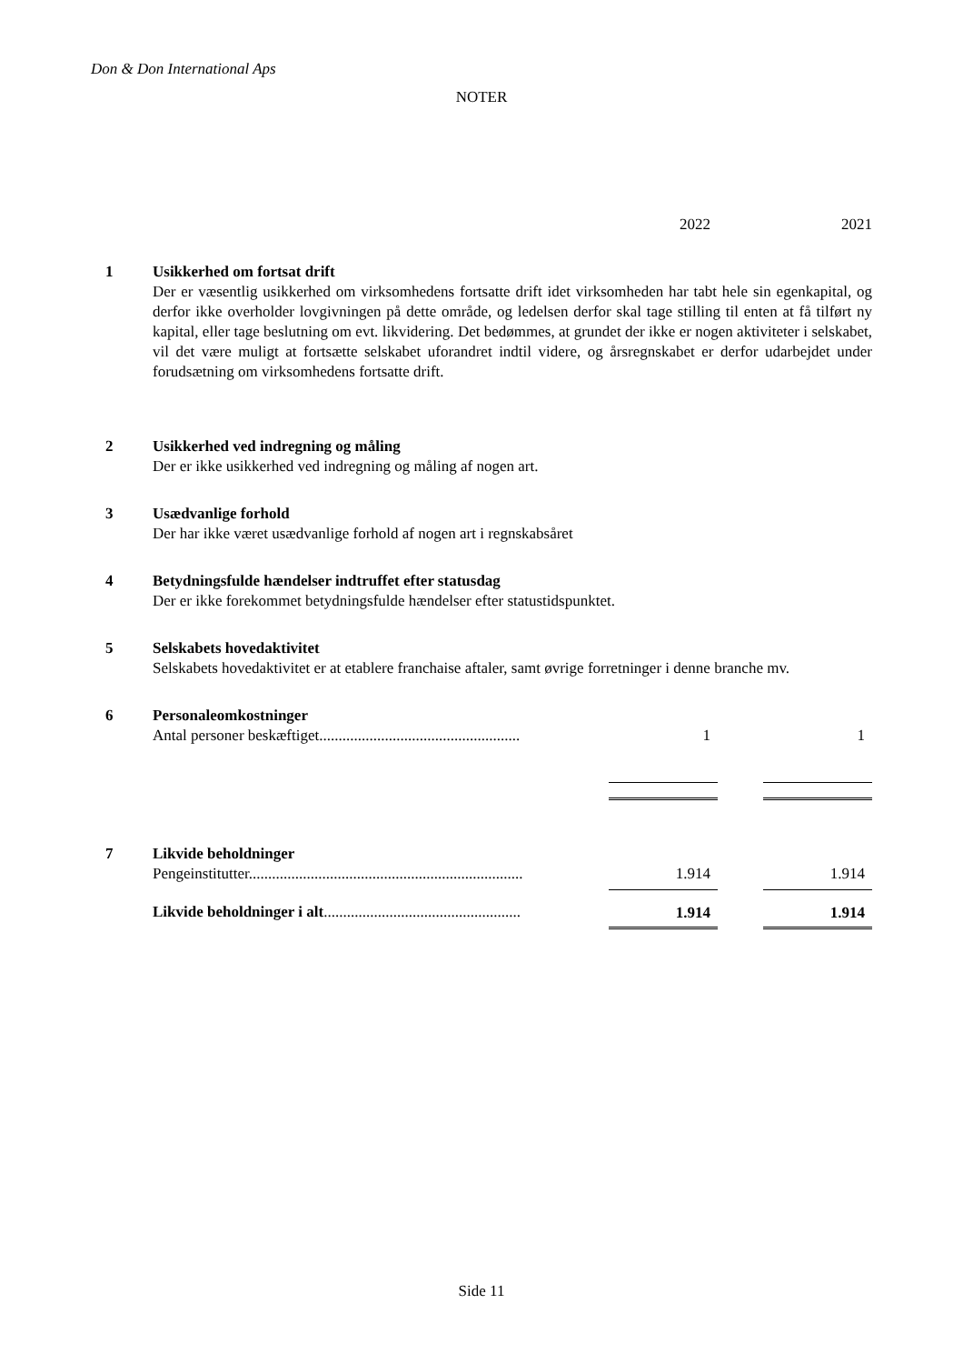Don & Don International Aps
NOTER
| | | 2022 | | 2021 |
| 1 | Usikkerhed om fortsat drift Der er væsentlig usikkerhed om virksomhedens fortsatte drift idet virksomheden har tabt hele sin egenkapital, og derfor ikke overholder lovgivningen på dette område, og ledelsen derfor skal tage stilling til enten at få tilført ny kapital, eller tage beslutning om evt. likvidering. Det bedømmes, at grundet der ikke er nogen aktiviteter i selskabet, vil det være muligt at fortsætte selskabet uforandret indtil videre, og årsregnskabet er derfor udarbejdet under forudsætning om virksomhedens fortsatte drift. | | | |
| 2 | Usikkerhed ved indregning og måling Der er ikke usikkerhed ved indregning og måling af nogen art. | | | |
| 3 | Usædvanlige forhold Der har ikke været usædvanlige forhold af nogen art i regnskabsåret | | | |
| 4 | Betydningsfulde hændelser indtruffet efter statusdag Der er ikke forekommet betydningsfulde hændelser efter statustidspunktet. | | | |
| 5 | Selskabets hovedaktivitet Selskabets hovedaktivitet er at etablere franchaise aftaler, samt øvrige forretninger i denne branche mv. | | | |
| 6 | Personaleomkostninger | | | |
| | Antal personer beskæftiget.................................................... | 1 | | 1 |
| 7 | Likvide beholdninger | | | |
| | Pengeinstitutter....................................................................... | 1.914 | | 1.914 |
| | Likvide beholdninger i alt ................................................... | 1.914 | | 1.914 |
Side 11